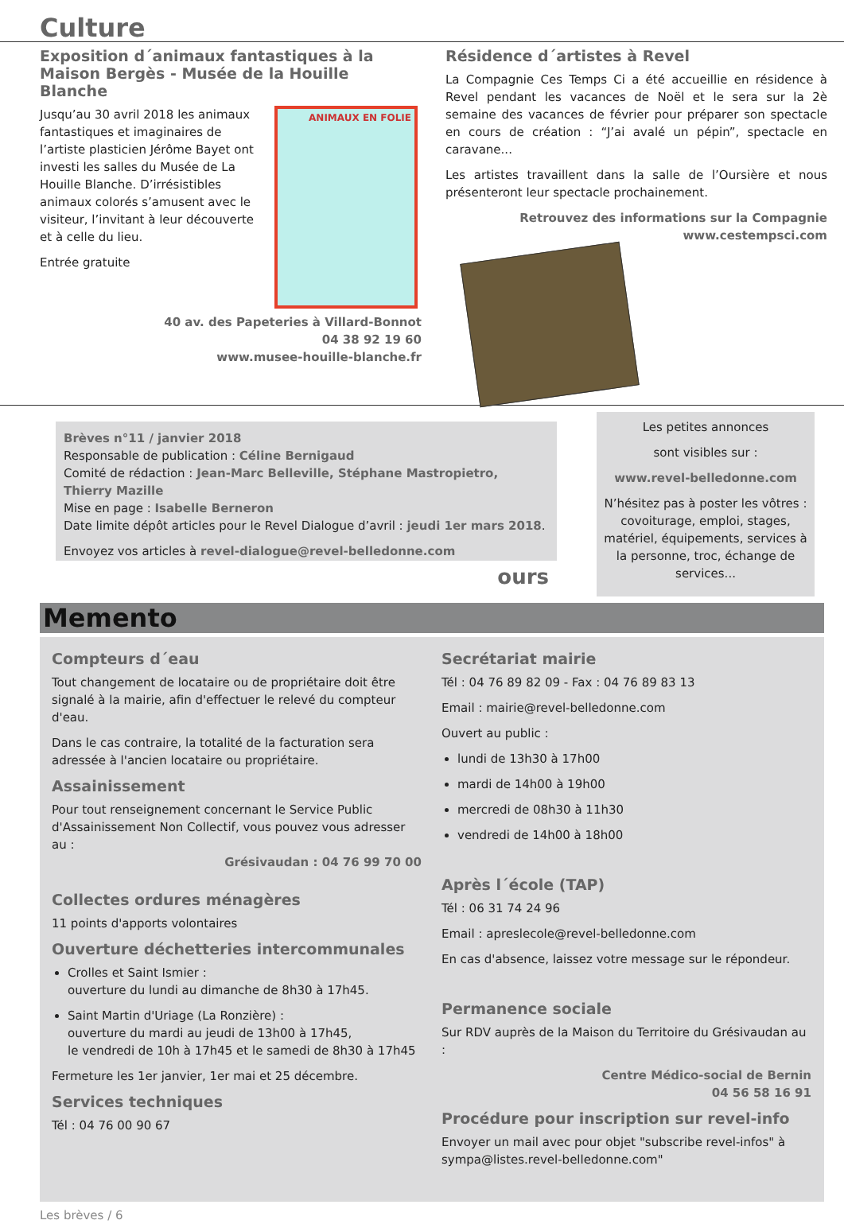Culture
Exposition d´animaux fantastiques à la Maison Bergès - Musée de la Houille Blanche
Jusqu’au 30 avril 2018 les animaux fantastiques et imaginaires de l’artiste plasticien Jérôme Bayet ont investi les salles du Musée de La Houille Blanche. D’irrésistibles animaux colorés s’amusent avec le visiteur, l’invitant à leur découverte et à celle du lieu.
Entrée gratuite
ANIMAUX EN FOLIE
40 av. des Papeteries à Villard-Bonnot
04 38 92 19 60
www.musee-houille-blanche.fr
Résidence d´artistes à Revel
La Compagnie Ces Temps Ci a été accueillie en résidence à Revel pendant les vacances de Noël et le sera sur la 2è semaine des vacances de février pour préparer son spectacle en cours de création : “J’ai avalé un pépin”, spectacle en caravane...
Les artistes travaillent dans la salle de l’Oursière et nous présenteront leur spectacle prochainement.
Retrouvez des informations sur la Compagnie www.cestempsci.com
Brèves n°11 / janvier 2018
Responsable de publication : Céline Bernigaud
Comité de rédaction : Jean-Marc Belleville, Stéphane Mastropietro, Thierry Mazille
Mise en page : Isabelle Berneron
Date limite dépôt articles pour le Revel Dialogue d’avril : jeudi 1er mars 2018.
Envoyez vos articles à revel-dialogue@revel-belledonne.com
ours
Les petites annonces
sont visibles sur :
www.revel-belledonne.com
N’hésitez pas à poster les vôtres : covoiturage, emploi, stages, matériel, équipements, services à la personne, troc, échange de services...
Memento
Compteurs d´eau
Tout changement de locataire ou de propriétaire doit être signalé à la mairie, afin d'effectuer le relevé du compteur d'eau.
Dans le cas contraire, la totalité de la facturation sera adressée à l'ancien locataire ou propriétaire.
Assainissement
Pour tout renseignement concernant le Service Public d'Assainissement Non Collectif, vous pouvez vous adresser au :
Grésivaudan : 04 76 99 70 00
Collectes ordures ménagères
11 points d'apports volontaires
Ouverture déchetteries intercommunales
Crolles et Saint Ismier :
ouverture du lundi au dimanche de 8h30 à 17h45.
Saint Martin d'Uriage (La Ronzière) :
ouverture du mardi au jeudi de 13h00 à 17h45,
le vendredi de 10h à 17h45 et le samedi de 8h30 à 17h45
Fermeture les 1er janvier, 1er mai et 25 décembre.
Services techniques
Tél : 04 76 00 90 67
Secrétariat mairie
Tél : 04 76 89 82 09 - Fax : 04 76 89 83 13
Email : mairie@revel-belledonne.com
Ouvert au public :
lundi de 13h30 à 17h00
mardi de 14h00 à 19h00
mercredi de 08h30 à 11h30
vendredi de 14h00 à 18h00
Après l´école (TAP)
Tél : 06 31 74 24 96
Email : apreslecole@revel-belledonne.com
En cas d'absence, laissez votre message sur le répondeur.
Permanence sociale
Sur RDV auprès de la Maison du Territoire du Grésivaudan au :
Centre Médico-social de Bernin
04 56 58 16 91
Procédure pour inscription sur revel-info
Envoyer un mail avec pour objet "subscribe revel-infos" à sympa@listes.revel-belledonne.com"
Les brèves / 6